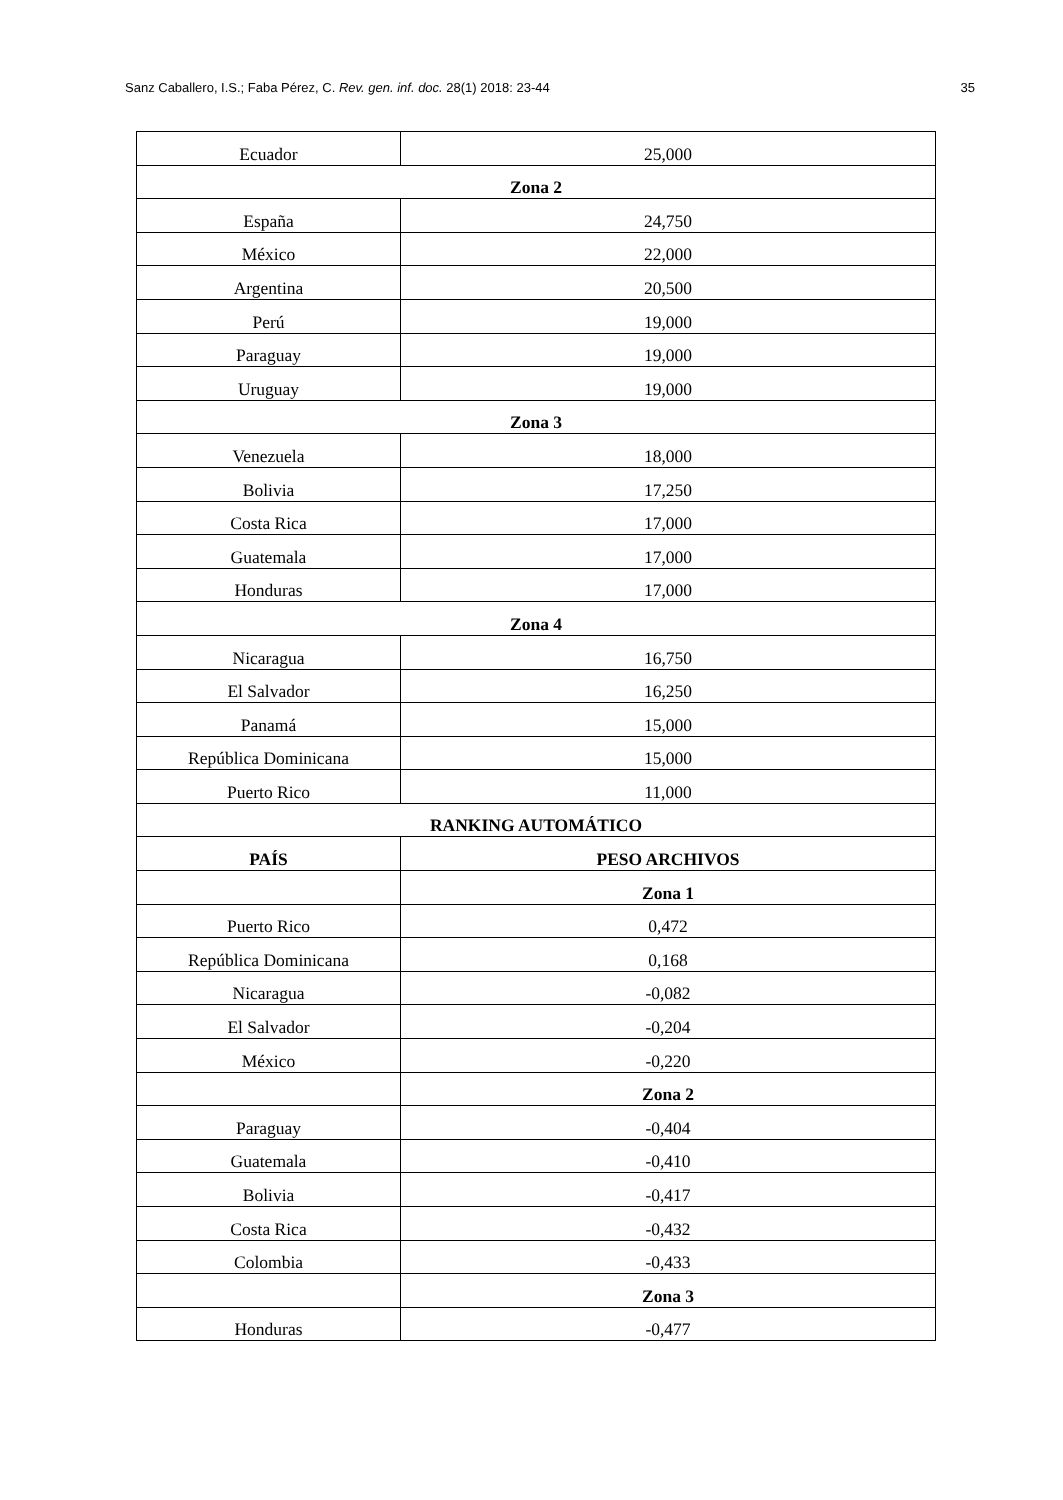Sanz Caballero, I.S.; Faba Pérez, C. Rev. gen. inf. doc. 28(1) 2018: 23-44 35
| Ecuador | 25,000 |
| Zona 2 | |
| España | 24,750 |
| México | 22,000 |
| Argentina | 20,500 |
| Perú | 19,000 |
| Paraguay | 19,000 |
| Uruguay | 19,000 |
| Zona 3 | |
| Venezuela | 18,000 |
| Bolivia | 17,250 |
| Costa Rica | 17,000 |
| Guatemala | 17,000 |
| Honduras | 17,000 |
| Zona 4 | |
| Nicaragua | 16,750 |
| El Salvador | 16,250 |
| Panamá | 15,000 |
| República Dominicana | 15,000 |
| Puerto Rico | 11,000 |
| RANKING AUTOMÁTICO | |
| PAÍS | PESO ARCHIVOS |
| | Zona 1 |
| Puerto Rico | 0,472 |
| República Dominicana | 0,168 |
| Nicaragua | -0,082 |
| El Salvador | -0,204 |
| México | -0,220 |
| | Zona 2 |
| Paraguay | -0,404 |
| Guatemala | -0,410 |
| Bolivia | -0,417 |
| Costa Rica | -0,432 |
| Colombia | -0,433 |
| | Zona 3 |
| Honduras | -0,477 |